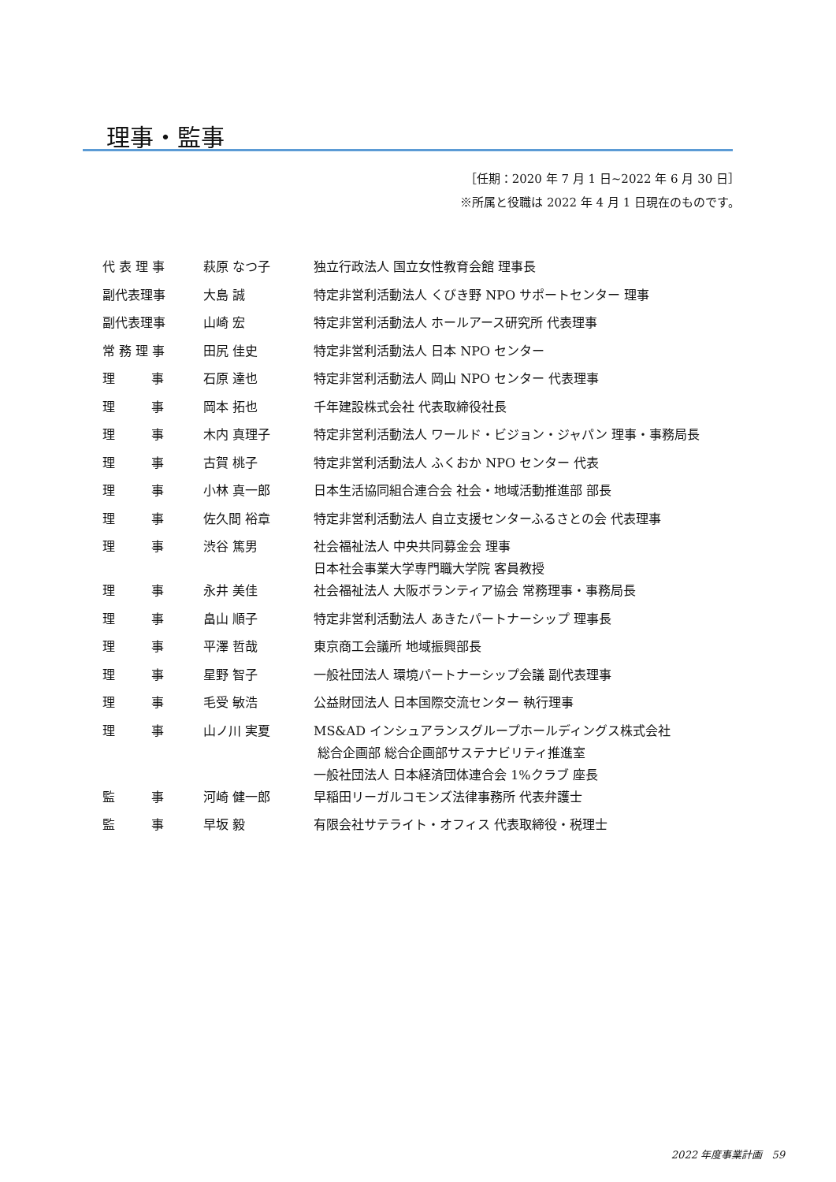理事・監事
［任期：2020 年 7 月 1 日~2022 年 6 月 30 日］
※所属と役職は 2022 年 4 月 1 日現在のものです。
| 代 表 理 事 | 萩原 なつ子 | 独立行政法人 国立女性教育会館 理事長 |
| 副代表理事 | 大島 誠 | 特定非営利活動法人 くびき野 NPO サポートセンター 理事 |
| 副代表理事 | 山崎 宏 | 特定非営利活動法人 ホールアース研究所 代表理事 |
| 常 務 理 事 | 田尻 佳史 | 特定非営利活動法人 日本 NPO センター |
| 理 事 | 石原 達也 | 特定非営利活動法人 岡山 NPO センター 代表理事 |
| 理 事 | 岡本 拓也 | 千年建設株式会社 代表取締役社長 |
| 理 事 | 木内 真理子 | 特定非営利活動法人 ワールド・ビジョン・ジャパン 理事・事務局長 |
| 理 事 | 古賀 桃子 | 特定非営利活動法人 ふくおか NPO センター 代表 |
| 理 事 | 小林 真一郎 | 日本生活協同組合連合会 社会・地域活動推進部 部長 |
| 理 事 | 佐久間 裕章 | 特定非営利活動法人 自立支援センターふるさとの会 代表理事 |
| 理 事 | 渋谷 篤男 | 社会福祉法人 中央共同募金会 理事 日本社会事業大学専門職大学院 客員教授 |
| 理 事 | 永井 美佳 | 社会福祉法人 大阪ボランティア協会 常務理事・事務局長 |
| 理 事 | 畠山 順子 | 特定非営利活動法人 あきたパートナーシップ 理事長 |
| 理 事 | 平澤 哲哉 | 東京商工会議所 地域振興部長 |
| 理 事 | 星野 智子 | 一般社団法人 環境パートナーシップ会議 副代表理事 |
| 理 事 | 毛受 敏浩 | 公益財団法人 日本国際交流センター 執行理事 |
| 理 事 | 山ノ川 実夏 | MS&AD インシュアランスグループホールディングス株式会社 総合企画部 総合企画部サステナビリティ推進室 一般社団法人 日本経済団体連合会 1%クラブ 座長 |
| 監 事 | 河崎 健一郎 | 早稲田リーガルコモンズ法律事務所 代表弁護士 |
| 監 事 | 早坂 毅 | 有限会社サテライト・オフィス 代表取締役・税理士 |
2022 年度事業計画 59